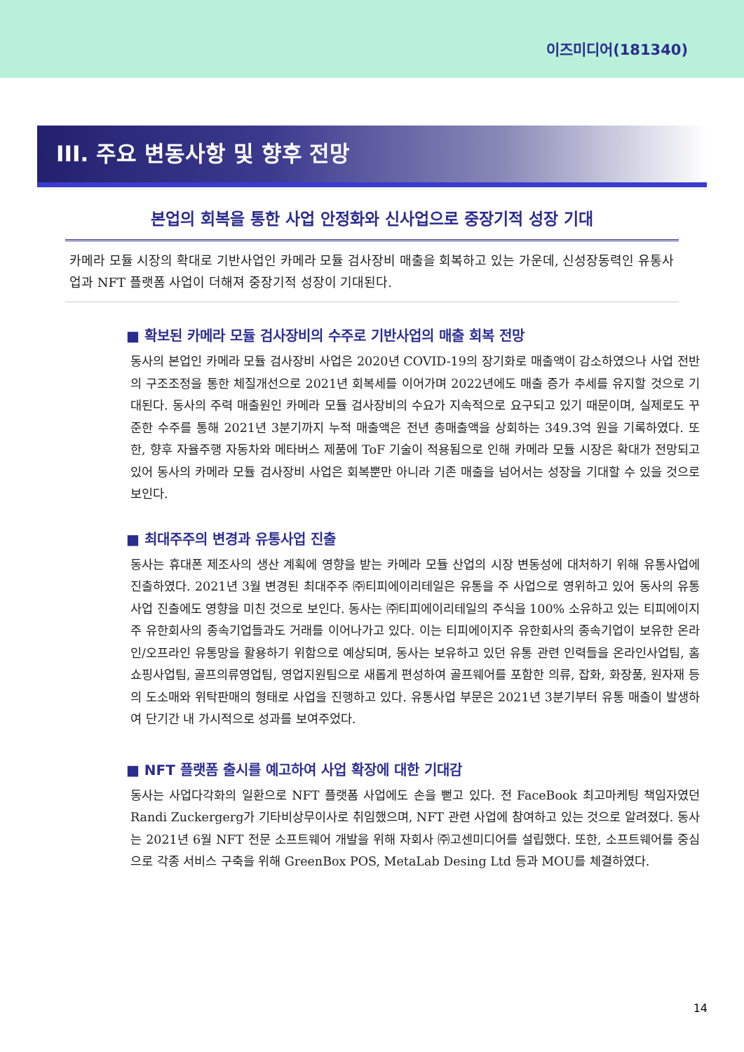이즈미디어(181340)
III. 주요 변동사항 및 향후 전망
본업의 회복을 통한 사업 안정화와 신사업으로 중장기적 성장 기대
카메라 모듈 시장의 확대로 기반사업인 카메라 모듈 검사장비 매출을 회복하고 있는 가운데, 신성장동력인 유통사업과 NFT 플랫폼 사업이 더해져 중장기적 성장이 기대된다.
■ 확보된 카메라 모듈 검사장비의 수주로 기반사업의 매출 회복 전망
동사의 본업인 카메라 모듈 검사장비 사업은 2020년 COVID-19의 장기화로 매출액이 감소하였으나 사업 전반의 구조조정을 통한 체질개선으로 2021년 회복세를 이어가며 2022년에도 매출 증가 추세를 유지할 것으로 기대된다. 동사의 주력 매출원인 카메라 모듈 검사장비의 수요가 지속적으로 요구되고 있기 때문이며, 실제로도 꾸준한 수주를 통해 2021년 3분기까지 누적 매출액은 전년 총매출액을 상회하는 349.3억 원을 기록하였다. 또한, 향후 자율주행 자동차와 메타버스 제품에 ToF 기술이 적용됨으로 인해 카메라 모듈 시장은 확대가 전망되고 있어 동사의 카메라 모듈 검사장비 사업은 회복뿐만 아니라 기존 매출을 넘어서는 성장을 기대할 수 있을 것으로 보인다.
■ 최대주주의 변경과 유통사업 진출
동사는 휴대폰 제조사의 생산 계획에 영향을 받는 카메라 모듈 산업의 시장 변동성에 대처하기 위해 유통사업에 진출하였다. 2021년 3월 변경된 최대주주 ㈜티피에이리테일은 유통을 주 사업으로 영위하고 있어 동사의 유통사업 진출에도 영향을 미친 것으로 보인다. 동사는 ㈜티피에이리테일의 주식을 100% 소유하고 있는 티피에이지주 유한회사의 종속기업들과도 거래를 이어나가고 있다. 이는 티피에이지주 유한회사의 종속기업이 보유한 온라인/오프라인 유통망을 활용하기 위함으로 예상되며, 동사는 보유하고 있던 유통 관련 인력들을 온라인사업팀, 홈쇼핑사업팀, 골프의류영업팀, 영업지원팀으로 새롭게 편성하여 골프웨어를 포함한 의류, 잡화, 화장품, 원자재 등의 도소매와 위탁판매의 형태로 사업을 진행하고 있다. 유통사업 부문은 2021년 3분기부터 유통 매출이 발생하여 단기간 내 가시적으로 성과를 보여주었다.
■ NFT 플랫폼 출시를 예고하여 사업 확장에 대한 기대감
동사는 사업다각화의 일환으로 NFT 플랫폼 사업에도 손을 뻗고 있다. 전 FaceBook 최고마케팅 책임자였던 Randi Zuckergerg가 기타비상무이사로 취임했으며, NFT 관련 사업에 참여하고 있는 것으로 알려졌다. 동사는 2021년 6월 NFT 전문 소프트웨어 개발을 위해 자회사 ㈜고센미디어를 설립했다. 또한, 소프트웨어를 중심으로 각종 서비스 구축을 위해 GreenBox POS, MetaLab Desing Ltd 등과 MOU를 체결하였다.
14